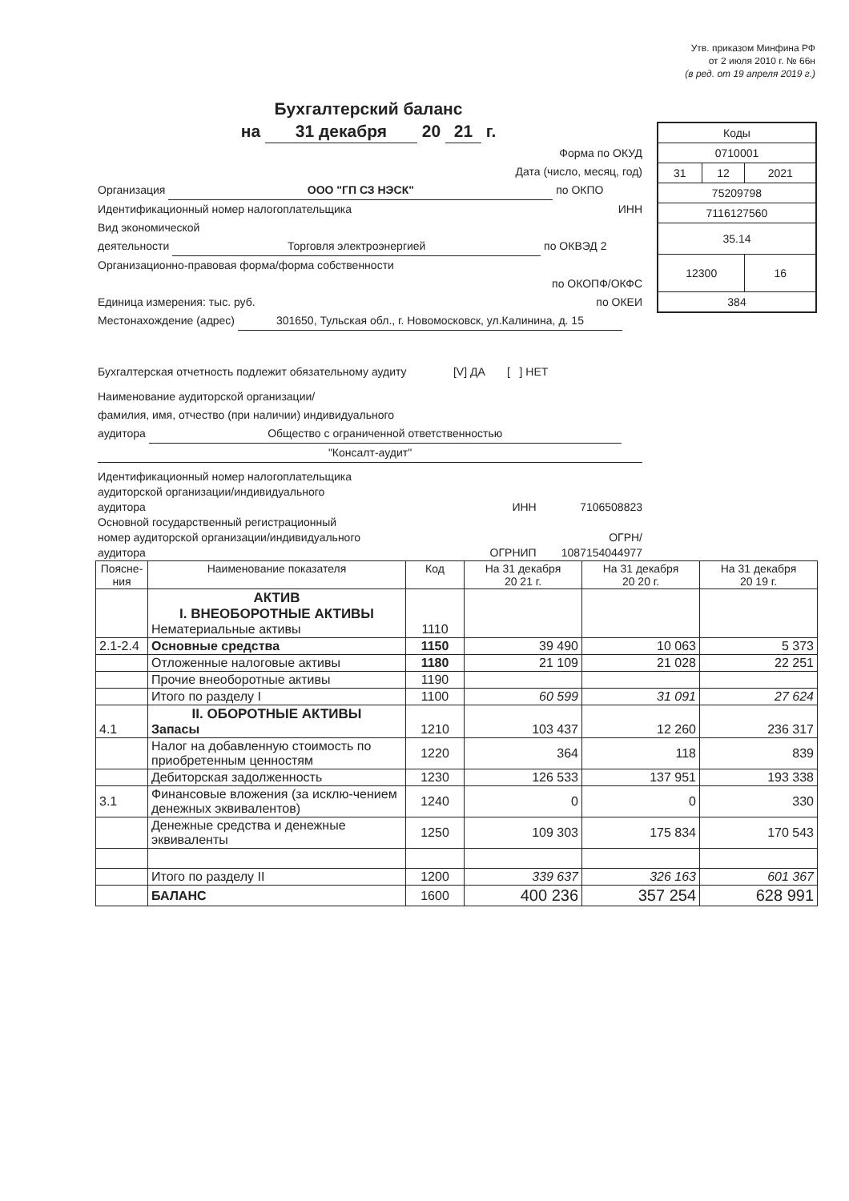Утв. приказом Минфина РФ
от 2 июля 2010 г. № 66н
(в ред. от 19 апреля 2019 г.)
Бухгалтерский баланс
на 31 декабря 20 21 г.
| Коды | | |
| 0710001 | | |
| 31 | 12 | 2021 |
| 75209798 | | |
| 7116127560 | | |
| 35.14 | | |
| 12300 | | 16 |
| 384 | | |
Форма по ОКУД
Дата (число, месяц, год)
Организация ООО "ГП СЗ НЭСК" по ОКПО
Идентификационный номер налогоплательщика ИНН
Вид экономической
деятельности Торговля электроэнергией по ОКВЭД 2
Организационно-правовая форма/форма собственности
по ОКОПФ/ОКФС
Единица измерения: тыс. руб. по ОКЕИ
Местонахождение (адрес) 301650, Тульская обл., г. Новомосковск, ул.Калинина, д. 15
Бухгалтерская отчетность подлежит обязательному аудиту [V] ДА [ ] НЕТ
Наименование аудиторской организации/
фамилия, имя, отчество (при наличии) индивидуального
аудитора Общество с ограниченной ответственностью
"Консалт-аудит"
Идентификационный номер налогоплательщика
аудиторской организации/индивидуального
аудитора ИНН 7106508823
Основной государственный регистрационный
номер аудиторской организации/индивидуального ОГРН/
аудитора ОГРНИП 1087154044977
| Поясне-ния | Наименование показателя | Код | На 31 декабря 20 21 г. | На 31 декабря 20 20 г. | На 31 декабря 20 19 г. |
| --- | --- | --- | --- | --- | --- |
| | АКТИВ I. ВНЕОБОРОТНЫЕ АКТИВЫ Нематериальные активы | 1110 | | | |
| 2.1-2.4 | Основные средства | 1150 | 39 490 | 10 063 | 5 373 |
| | Отложенные налоговые активы | 1180 | 21 109 | 21 028 | 22 251 |
| | Прочие внеоборотные активы | 1190 | | | |
| | Итого по разделу I | 1100 | 60 599 | 31 091 | 27 624 |
| 4.1 | II. ОБОРОТНЫЕ АКТИВЫ Запасы | 1210 | 103 437 | 12 260 | 236 317 |
| | Налог на добавленную стоимость по приобретенным ценностям | 1220 | 364 | 118 | 839 |
| | Дебиторская задолженность | 1230 | 126 533 | 137 951 | 193 338 |
| 3.1 | Финансовые вложения (за исклю-чением денежных эквивалентов) | 1240 | 0 | 0 | 330 |
| | Денежные средства и денежные эквиваленты | 1250 | 109 303 | 175 834 | 170 543 |
| | Итого по разделу II | 1200 | 339 637 | 326 163 | 601 367 |
| | БАЛАНС | 1600 | 400 236 | 357 254 | 628 991 |